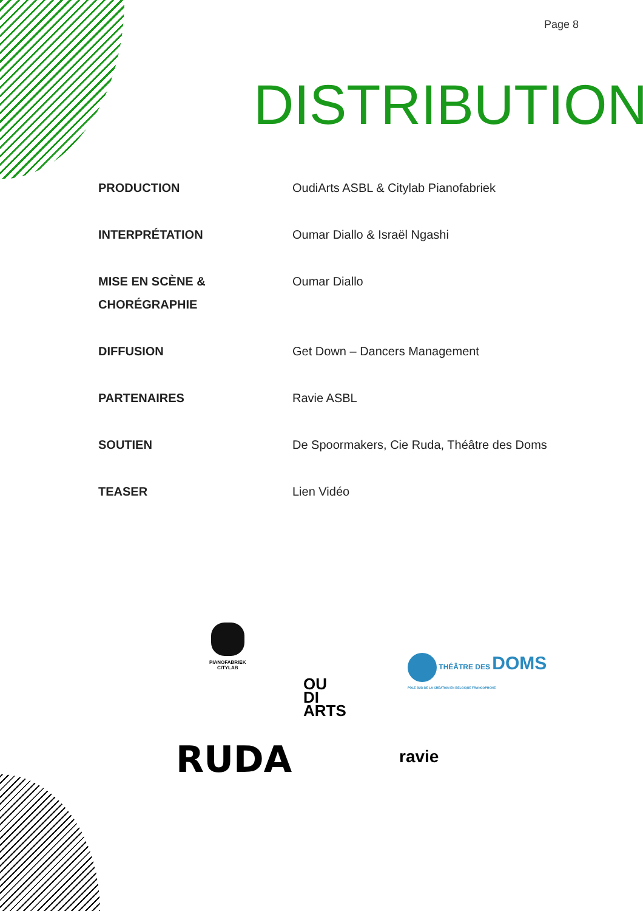Page 8
DISTRIBUTION
| PRODUCTION | OudiArts ASBL & Citylab Pianofabriek |
| INTERPRÉTATION | Oumar Diallo & Israël Ngashi |
| MISE EN SCÈNE & CHORÉGRAPHIE | Oumar Diallo |
| DIFFUSION | Get Down – Dancers Management |
| PARTENAIRES | Ravie ASBL |
| SOUTIEN | De Spoormakers, Cie Ruda, Théâtre des Doms |
| TEASER | Lien Vidéo |
PIANOFABRIEK
CITYLAB
OU
DI
ARTS
THÉÂTRE DES DOMS
PÔLE SUD DE LA CRÉATION EN BELGIQUE FRANCOPHONE
RUDA ravie